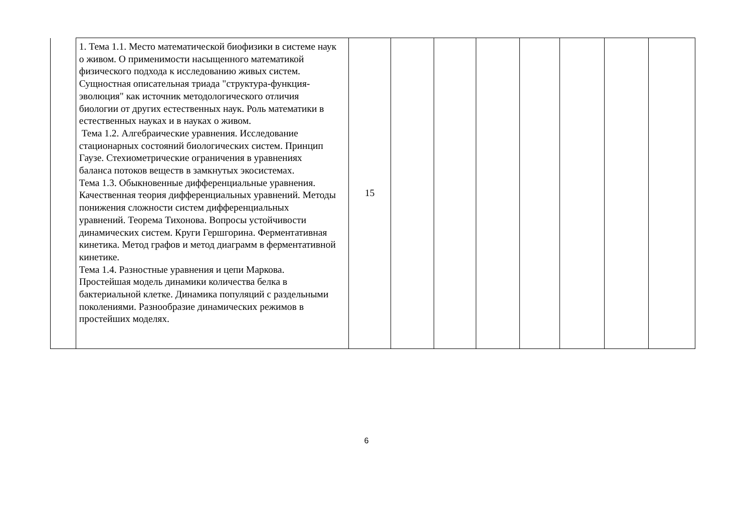| | 1. Тема 1.1. Место математической биофизики в системе наук о живом. О применимости насыщенного математикой физического подхода к исследованию живых систем. Сущностная описательная триада "структура-функция-эволюция" как источник методологического отличия биологии от других естественных наук. Роль математики в естественных науках и в науках о живом. Тема 1.2. Алгебраические уравнения. Исследование стационарных состояний биологических систем. Принцип Гаузе. Стехиометрические ограничения в уравнениях баланса потоков веществ в замкнутых экосистемах. Тема 1.3. Обыкновенные дифференциальные уравнения. Качественная теория дифференциальных уравнений. Методы понижения сложности систем дифференциальных уравнений. Теорема Тихонова. Вопросы устойчивости динамических систем. Круги Гершгорина. Ферментативная кинетика. Метод графов и метод диаграмм в ферментативной кинетике. Тема 1.4. Разностные уравнения и цепи Маркова. Простейшая модель динамики количества белка в бактериальной клетке. Динамика популяций с раздельными поколениями. Разнообразие динамических режимов в простейших моделях. | 15 | | | | | | | |
6